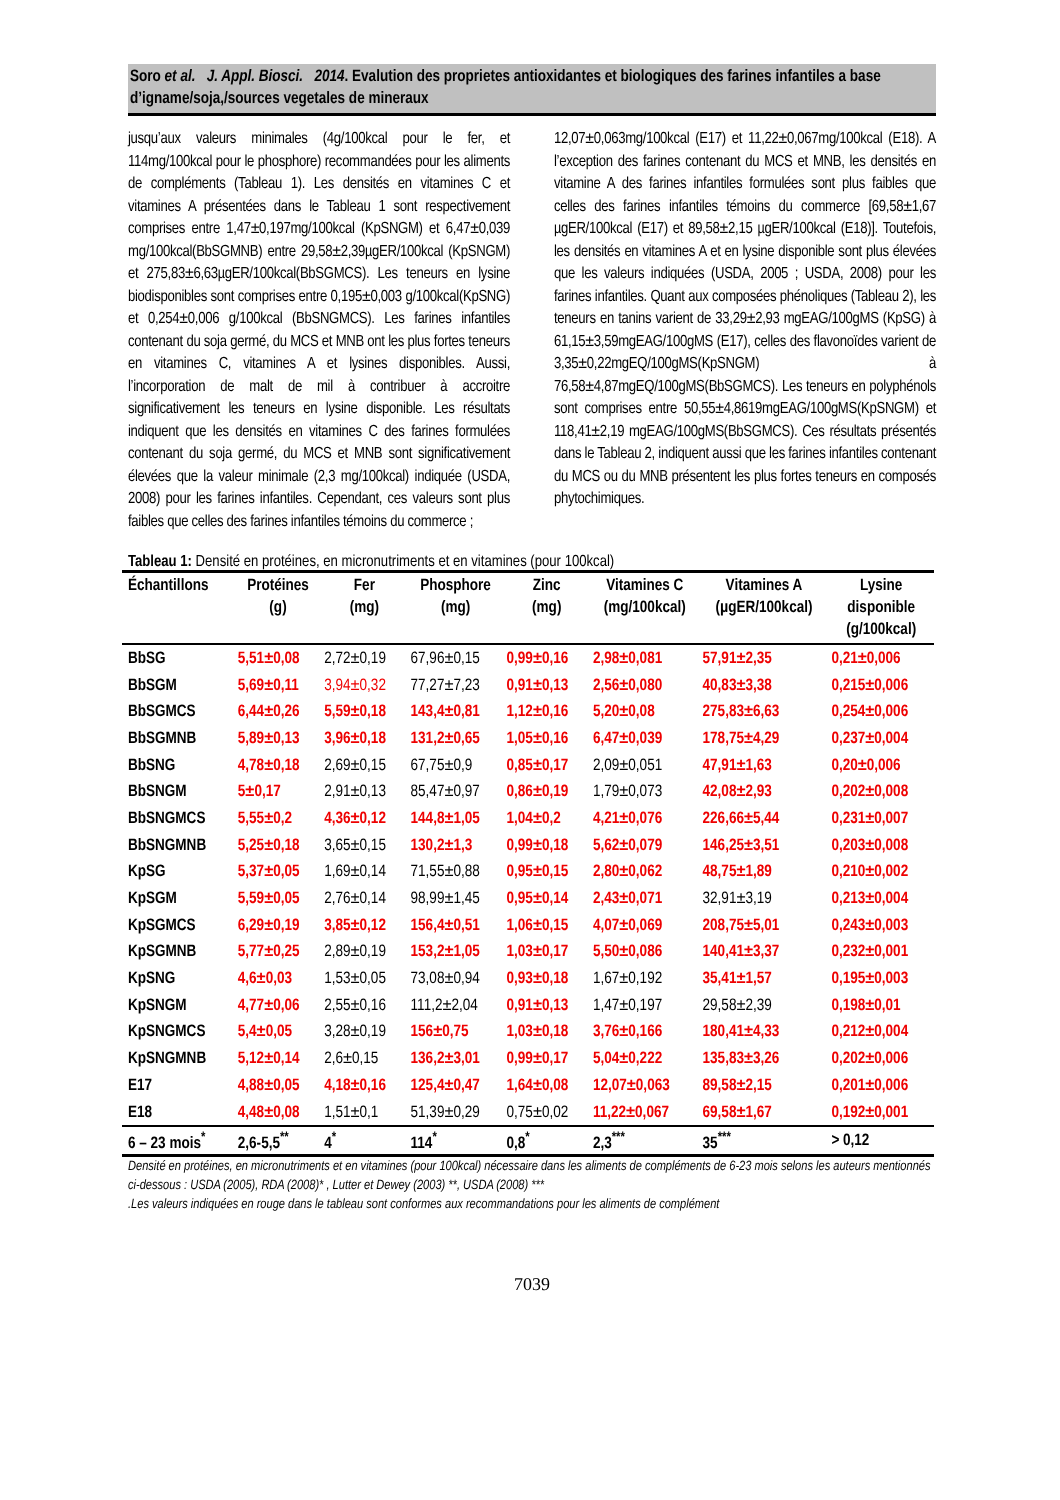Soro et al. J. Appl. Biosci. 2014. Evalution des proprietes antioxidantes et biologiques des farines infantiles a base d’igname/soja,/sources vegetales de mineraux
jusqu’aux valeurs minimales (4g/100kcal pour le fer, et 114mg/100kcal pour le phosphore) recommandées pour les aliments de compléments (Tableau 1). Les densités en vitamines C et vitamines A présentées dans le Tableau 1 sont respectivement comprises entre 1,47±0,197mg/100kcal (KpSNGM) et 6,47±0,039 mg/100kcal(BbSGMNB) entre 29,58±2,39µgER/100kcal (KpSNGM) et 275,83±6,63µgER/100kcal(BbSGMCS). Les teneurs en lysine biodisponibles sont comprises entre 0,195±0,003 g/100kcal(KpSNG) et 0,254±0,006 g/100kcal (BbSNGMCS). Les farines infantiles contenant du soja germé, du MCS et MNB ont les plus fortes teneurs en vitamines C, vitamines A et lysines disponibles. Aussi, l’incorporation de malt de mil à contribuer à accroitre significativement les teneurs en lysine disponible. Les résultats indiquent que les densités en vitamines C des farines formulées contenant du soja germé, du MCS et MNB sont significativement élevées que la valeur minimale (2,3 mg/100kcal) indiquée (USDA, 2008) pour les farines infantiles. Cependant, ces valeurs sont plus faibles que celles des farines infantiles témoins du commerce ;
12,07±0,063mg/100kcal (E17) et 11,22±0,067mg/100kcal (E18). A l’exception des farines contenant du MCS et MNB, les densités en vitamine A des farines infantiles formulées sont plus faibles que celles des farines infantiles témoins du commerce [69,58±1,67 µgER/100kcal (E17) et 89,58±2,15 µgER/100kcal (E18)]. Toutefois, les densités en vitamines A et en lysine disponible sont plus élevées que les valeurs indiquées (USDA, 2005 ; USDA, 2008) pour les farines infantiles. Quant aux composées phénoliques (Tableau 2), les teneurs en tanins varient de 33,29±2,93 mgEAG/100gMS (KpSG) à 61,15±3,59mgEAG/100gMS (E17), celles des flavonoïdes varient de 3,35±0,22mgEQ/100gMS(KpSNGM) à 76,58±4,87mgEQ/100gMS(BbSGMCS). Les teneurs en polyphénols sont comprises entre 50,55±4,8619mgEAG/100gMS(KpSNGM) et 118,41±2,19 mgEAG/100gMS(BbSGMCS). Ces résultats présentés dans le Tableau 2, indiquent aussi que les farines infantiles contenant du MCS ou du MNB présentent les plus fortes teneurs en composés phytochimiques.
Tableau 1: Densité en protéines, en micronutriments et en vitamines (pour 100kcal)
| Échantillons | Protéines (g) | Fer (mg) | Phosphore (mg) | Zinc (mg) | Vitamines C (mg/100kcal) | Vitamines A (µgER/100kcal) | Lysine disponible (g/100kcal) |
| --- | --- | --- | --- | --- | --- | --- | --- |
| BbSG | 5,51±0,08 | 2,72±0,19 | 67,96±0,15 | 0,99±0,16 | 2,98±0,081 | 57,91±2,35 | 0,21±0,006 |
| BbSGM | 5,69±0,11 | 3,94±0,32 | 77,27±7,23 | 0,91±0,13 | 2,56±0,080 | 40,83±3,38 | 0,215±0,006 |
| BbSGMCS | 6,44±0,26 | 5,59±0,18 | 143,4±0,81 | 1,12±0,16 | 5,20±0,08 | 275,83±6,63 | 0,254±0,006 |
| BbSGMNB | 5,89±0,13 | 3,96±0,18 | 131,2±0,65 | 1,05±0,16 | 6,47±0,039 | 178,75±4,29 | 0,237±0,004 |
| BbSNG | 4,78±0,18 | 2,69±0,15 | 67,75±0,9 | 0,85±0,17 | 2,09±0,051 | 47,91±1,63 | 0,20±0,006 |
| BbSNGM | 5±0,17 | 2,91±0,13 | 85,47±0,97 | 0,86±0,19 | 1,79±0,073 | 42,08±2,93 | 0,202±0,008 |
| BbSNGMCS | 5,55±0,2 | 4,36±0,12 | 144,8±1,05 | 1,04±0,2 | 4,21±0,076 | 226,66±5,44 | 0,231±0,007 |
| BbSNGMNB | 5,25±0,18 | 3,65±0,15 | 130,2±1,3 | 0,99±0,18 | 5,62±0,079 | 146,25±3,51 | 0,203±0,008 |
| KpSG | 5,37±0,05 | 1,69±0,14 | 71,55±0,88 | 0,95±0,15 | 2,80±0,062 | 48,75±1,89 | 0,210±0,002 |
| KpSGM | 5,59±0,05 | 2,76±0,14 | 98,99±1,45 | 0,95±0,14 | 2,43±0,071 | 32,91±3,19 | 0,213±0,004 |
| KpSGMCS | 6,29±0,19 | 3,85±0,12 | 156,4±0,51 | 1,06±0,15 | 4,07±0,069 | 208,75±5,01 | 0,243±0,003 |
| KpSGMNB | 5,77±0,25 | 2,89±0,19 | 153,2±1,05 | 1,03±0,17 | 5,50±0,086 | 140,41±3,37 | 0,232±0,001 |
| KpSNG | 4,6±0,03 | 1,53±0,05 | 73,08±0,94 | 0,93±0,18 | 1,67±0,192 | 35,41±1,57 | 0,195±0,003 |
| KpSNGM | 4,77±0,06 | 2,55±0,16 | 111,2±2,04 | 0,91±0,13 | 1,47±0,197 | 29,58±2,39 | 0,198±0,01 |
| KpSNGMCS | 5,4±0,05 | 3,28±0,19 | 156±0,75 | 1,03±0,18 | 3,76±0,166 | 180,41±4,33 | 0,212±0,004 |
| KpSNGMNB | 5,12±0,14 | 2,6±0,15 | 136,2±3,01 | 0,99±0,17 | 5,04±0,222 | 135,83±3,26 | 0,202±0,006 |
| E17 | 4,88±0,05 | 4,18±0,16 | 125,4±0,47 | 1,64±0,08 | 12,07±0,063 | 89,58±2,15 | 0,201±0,006 |
| E18 | 4,48±0,08 | 1,51±0,1 | 51,39±0,29 | 0,75±0,02 | 11,22±0,067 | 69,58±1,67 | 0,192±0,001 |
| 6 – 23 mois<sup>*</sup> | 2,6-5,5<sup>**</sup> | 4<sup>*</sup> | 114<sup>*</sup> | 0,8<sup>*</sup> | 2,3<sup>***</sup> | 35<sup>***</sup> | > 0,12 |
Densité en protéines, en micronutriments et en vitamines (pour 100kcal) nécessaire dans les aliments de compléments de 6-23 mois selons les auteurs mentionnés ci-dessous : USDA (2005), RDA (2008)* , Lutter et Dewey (2003) **, USDA (2008) ***
.Les valeurs indiquées en rouge dans le tableau sont conformes aux recommandations pour les aliments de complément
7039